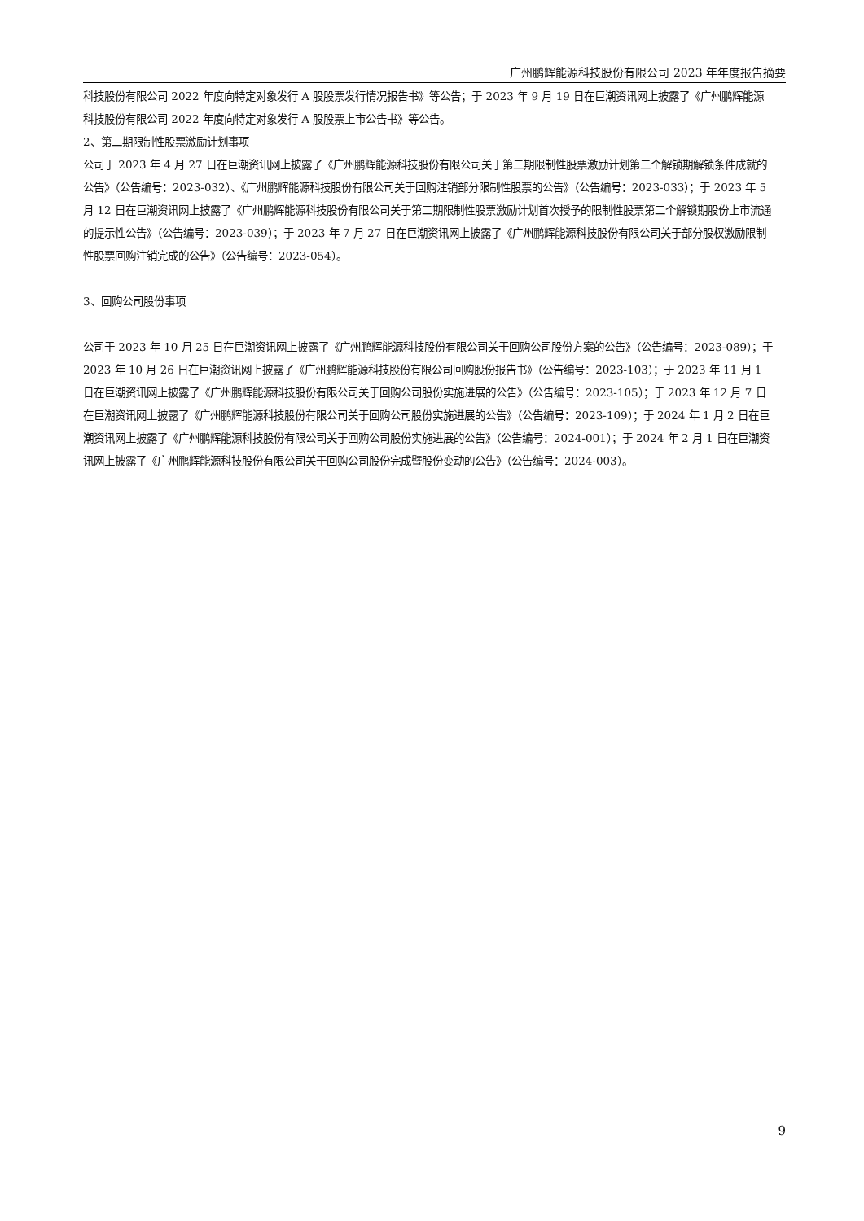广州鹏辉能源科技股份有限公司 2023 年年度报告摘要
科技股份有限公司 2022 年度向特定对象发行 A 股股票发行情况报告书》等公告；于 2023 年 9 月 19 日在巨潮资讯网上披露了《广州鹏辉能源科技股份有限公司 2022 年度向特定对象发行 A 股股票上市公告书》等公告。
2、第二期限制性股票激励计划事项
公司于 2023 年 4 月 27 日在巨潮资讯网上披露了《广州鹏辉能源科技股份有限公司关于第二期限制性股票激励计划第二个解锁期解锁条件成就的公告》（公告编号：2023-032）、《广州鹏辉能源科技股份有限公司关于回购注销部分限制性股票的公告》（公告编号：2023-033）；于 2023 年 5 月 12 日在巨潮资讯网上披露了《广州鹏辉能源科技股份有限公司关于第二期限制性股票激励计划首次授予的限制性股票第二个解锁期股份上市流通的提示性公告》（公告编号：2023-039）；于 2023 年 7 月 27 日在巨潮资讯网上披露了《广州鹏辉能源科技股份有限公司关于部分股权激励限制性股票回购注销完成的公告》（公告编号：2023-054）。
3、回购公司股份事项
公司于 2023 年 10 月 25 日在巨潮资讯网上披露了《广州鹏辉能源科技股份有限公司关于回购公司股份方案的公告》（公告编号：2023-089）；于 2023 年 10 月 26 日在巨潮资讯网上披露了《广州鹏辉能源科技股份有限公司回购股份报告书》（公告编号：2023-103）；于 2023 年 11 月 1 日在巨潮资讯网上披露了《广州鹏辉能源科技股份有限公司关于回购公司股份实施进展的公告》（公告编号：2023-105）；于 2023 年 12 月 7 日在巨潮资讯网上披露了《广州鹏辉能源科技股份有限公司关于回购公司股份实施进展的公告》（公告编号：2023-109）；于 2024 年 1 月 2 日在巨潮资讯网上披露了《广州鹏辉能源科技股份有限公司关于回购公司股份实施进展的公告》（公告编号：2024-001）；于 2024 年 2 月 1 日在巨潮资讯网上披露了《广州鹏辉能源科技股份有限公司关于回购公司股份完成暨股份变动的公告》（公告编号：2024-003）。
9